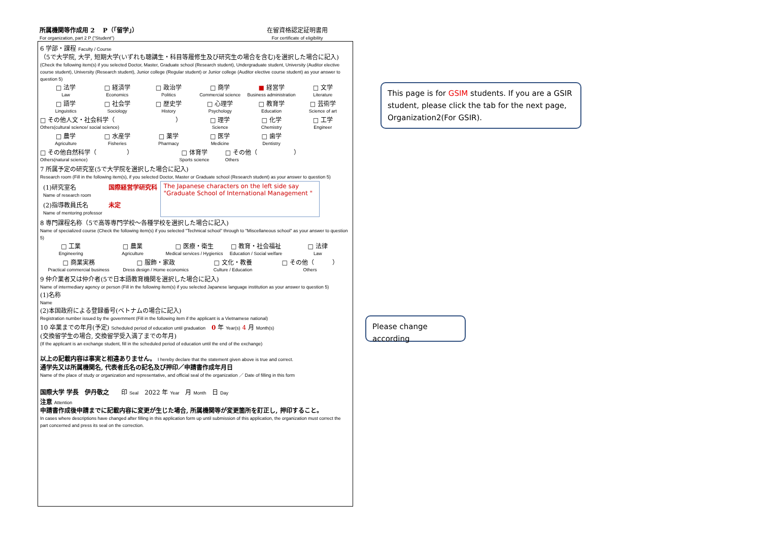所属機関等作成用 2　 P（「留学」）
For organization, part 2 P ("Student")
在留資格認定証明書用
For certificate of eligibility
6 学部・課程 Faculty / Course
（5で大学院, 大学, 短期大学(いずれも聴講生・科目等履修生及び研究生の場合を含む)を選択した場合に記入)
(Check the following item(s) if you selected Doctor, Master, Graduate school (Research student), Undergraduate student, University (Auditor elective course student), University (Research student), Junior college (Regular student) or Junior college (Auditor elective course student) as your answer to question 5)
□ 法学
Law
□ 経済学
Economics
□ 政治学
Politics
□ 商学
Commercial science
■ 経営学
Business administration
□ 文学
Literature
□ 語学
Linguistics
□ 社会学
Sociology
□ 歴史学
History
□ 心理学
Psychology
□ 教育学
Education
□ 芸術学
Science of art
□ その他人文・社会科学（　　　　　　　　　　）
Others(cultural science/ social science)
□ 理学
Science
□ 化学
Chemistry
□ 工学
Engineer
□ 農学
Agriculture
□ 水産学
Fisheries
□ 薬学
Pharmacy
□ 医学
Medicine
□ 歯学
Dentistry
□ その他自然科学（　　　　　）
Others(natural science)
□ 体育学
Sports science
□ その他（　　　　　　）
Others
7 所属予定の研究室(5で大学院を選択した場合に記入)
Research room (Fill in the following item(s), if you selected Doctor, Master or Graduate school (Research student) as your answer to question 5)
| (1)研究室名 Name of research room | 国際経営学研究科 | The Japanese characters on the left side say "Graduate School of International Management " |
| (2)指導教員氏名 Name of mentoring professor | 未定 | |
8 専門課程名称（5で高等専門学校～各種学校を選択した場合に記入)
Name of specialized course (Check the following item(s) if you selected "Technical school" through to "Miscellaneous school" as your answer to question 5)
□ 工業
Engineering
□ 農業
Agriculture
□ 医療・衛生
Medical services / Hygienics
□ 教育・社会福祉
Education / Social welfare
□ 法律
Law
□ 商業実務
Practical commercial business
□ 服飾・家政
Dress design / Home economics
□ 文化・教養
Culture / Education
□ その他（　　　）
Others
9 仲介業者又は仲介者(5で日本語教育機関を選択した場合に記入)
Name of intermediary agency or person (Fill in the following item(s) if you selected Japanese language institution as your answer to question 5)
(1)名称
Name
(2)本国政府による登録番号(ベトナムの場合に記入)
Registration number issued by the government (Fill in the following item if the applicant is a Vietnamese national)
10 卒業までの年月(予定) Scheduled period of education until graduation　0 年 Year(s) 4 月 Month(s)
(交換留学生の場合, 交換留学受入満了までの年月)
(If the applicant is an exchange student, fill in the scheduled period of education until the end of the exchange)
以上の記載内容は事実と相違ありません。 I hereby declare that the statement given above is true and correct.
通学先又は所属機関名, 代表者氏名の記名及び押印／申請書作成年月日
Name of the place of study or organization and representative, and official seal of the organization ／ Date of filling in this form
国際大学 学長　伊丹敬之　　印 Seal　2022 年 Year　月 Month　日 Day
注意 Attention
申請書作成後申請までに記載内容に変更が生じた場合, 所属機関等が変更箇所を訂正し, 押印すること。
In cases where descriptions have changed after filling in this application form up until submission of this application, the organization must correct the part concerned and press its seal on the correction.
This page is for GSIM students. If you are a GSIR student, please click the tab for the next page, Organization2(For GSIR).
Please change according